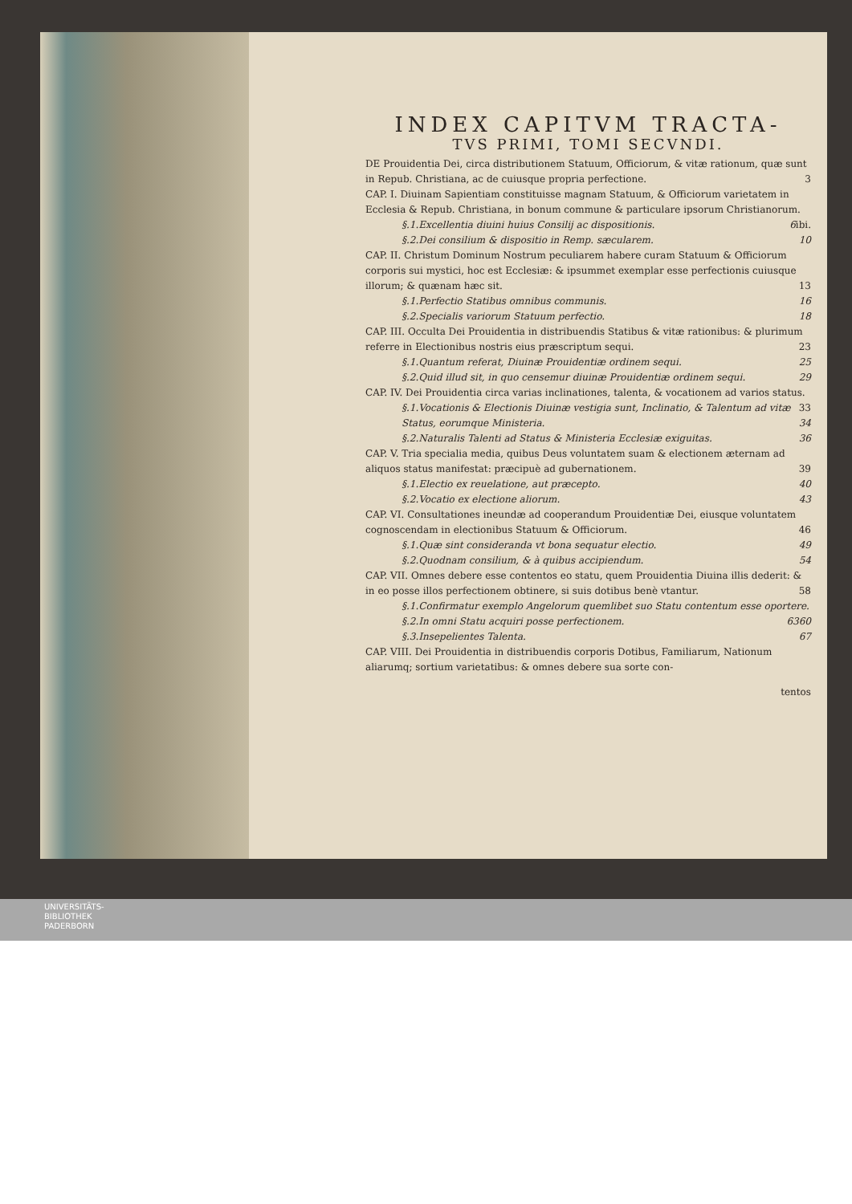INDEX CAPITVM TRACTA-
TVS PRIMI, TOMI SECVNDI.
DE Prouidentia Dei, circa distributionem Statuum, Officiorum, & vitæ rationum, quæ sunt in Repub. Christiana, ac de cuiusque propria perfectione. 3
CAP. I. Diuinam Sapientiam constituisse magnam Statuum, & Officiorum varietatem in Ecclesia & Repub. Christiana, in bonum commune & particulare ipsorum Christianorum. ibi.
§.1.Excellentia diuini huius Consilij ac dispositionis. 6
§.2.Dei consilium & dispositio in Remp. sæcularem. 10
CAP. II. Christum Dominum Nostrum peculiarem habere curam Statuum & Officiorum corporis sui mystici, hoc est Ecclesiæ: & ipsummet exemplar esse perfectionis cuiusque illorum; & quænam hæc sit. 13
§.1.Perfectio Statibus omnibus communis. 16
§.2.Specialis variorum Statuum perfectio. 18
CAP. III. Occulta Dei Prouidentia in distribuendis Statibus & vitæ rationibus: & plurimum referre in Electionibus nostris eius præscriptum sequi. 23
§.1.Quantum referat, Diuinæ Prouidentiæ ordinem sequi. 25
§.2.Quid illud sit, in quo censemur diuinæ Prouidentiæ ordinem sequi. 29
CAP. IV. Dei Prouidentia circa varias inclinationes, talenta, & vocationem ad varios status. 33
§.1.Vocationis & Electionis Diuinæ vestigia sunt, Inclinatio, & Talentum ad vitæ Status, eorumque Ministeria. 34
§.2.Naturalis Talenti ad Status & Ministeria Ecclesiæ exiguitas. 36
CAP. V. Tria specialia media, quibus Deus voluntatem suam & electionem æternam ad aliquos status manifestat: præcipuè ad gubernationem. 39
§.1.Electio ex reuelatione, aut præcepto. 40
§.2.Vocatio ex electione aliorum. 43
CAP. VI. Consultationes ineundæ ad cooperandum Prouidentiæ Dei, eiusque voluntatem cognoscendam in electionibus Statuum & Officiorum. 46
§.1.Quæ sint consideranda vt bona sequatur electio. 49
§.2.Quodnam consilium, & à quibus accipiendum. 54
CAP. VII. Omnes debere esse contentos eo statu, quem Prouidentia Diuina illis dederit: & in eo posse illos perfectionem obtinere, si suis dotibus benè vtantur. 58
§.1.Confirmatur exemplo Angelorum quemlibet suo Statu contentum esse oportere. 60
§.2.In omni Statu acquiri posse perfectionem. 63
§.3.Insepelientes Talenta. 67
CAP. VIII. Dei Prouidentia in distribuendis corporis Dotibus, Familiarum, Nationum aliarumq; sortium varietatibus: & omnes debere sua sorte con-
tentos
UNIVERSITÄTS-
BIBLIOTHEK
PADERBORN